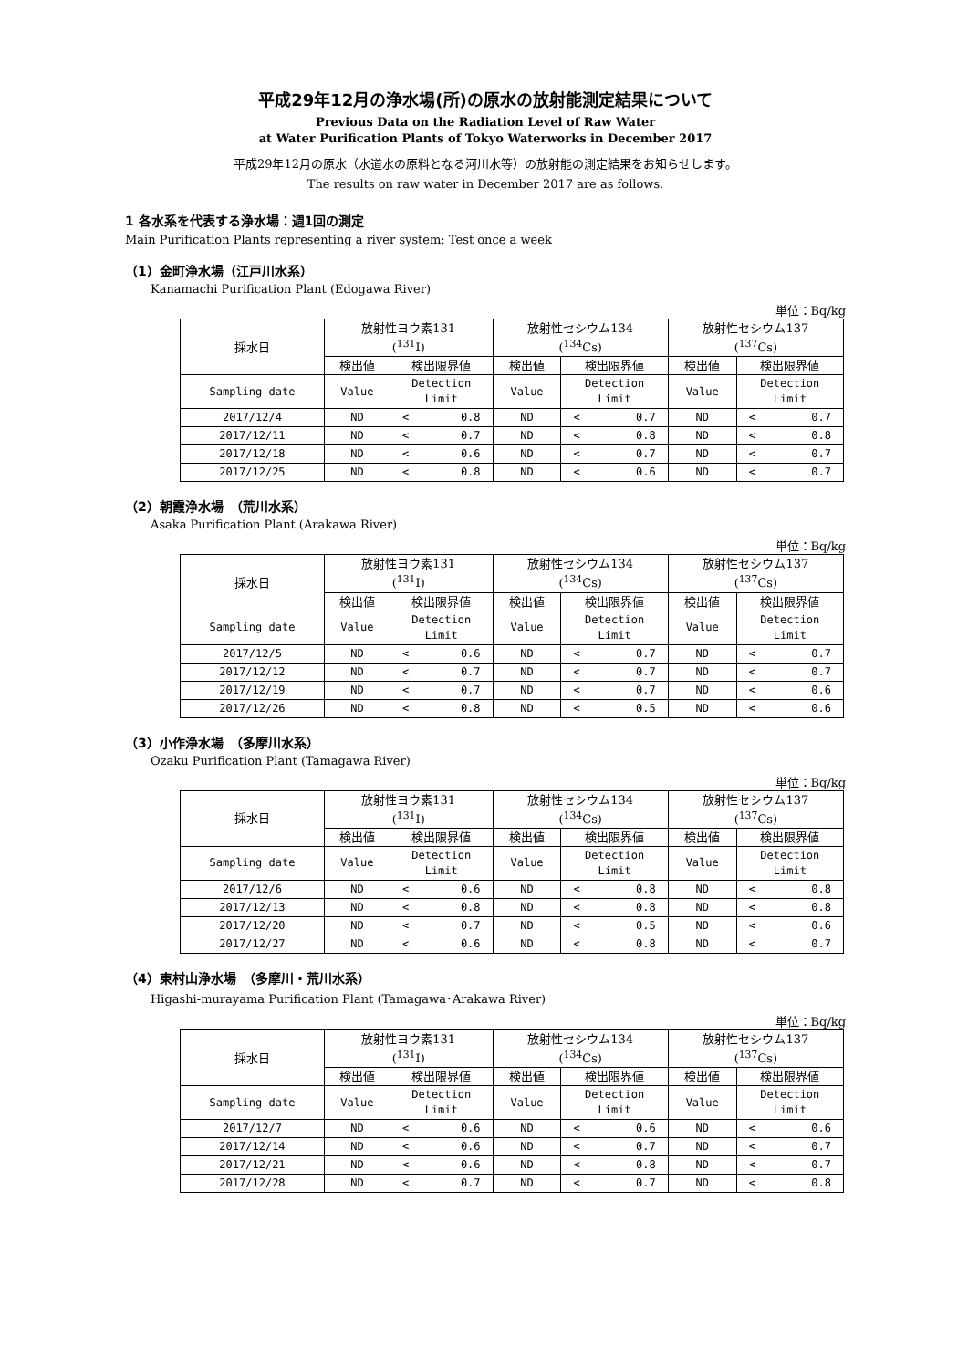平成29年12月の浄水場(所)の原水の放射能測定結果について
Previous Data on the Radiation Level of Raw Water
at Water Purification Plants of Tokyo Waterworks in December 2017
平成29年12月の原水（水道水の原料となる河川水等）の放射能の測定結果をお知らせします。
The results on raw water in December 2017 are as follows.
1 各水系を代表する浄水場：週1回の測定
Main Purification Plants representing a river system: Test once a week
（1）金町浄水場（江戸川水系）
Kanamachi Purification Plant (Edogawa River)
単位：Bq/kg
| 採水日 | 放射性ヨウ素131 (<sup>131</sup>I) | | 放射性セシウム134 (<sup>134</sup>Cs) | | 放射性セシウム137 (<sup>137</sup>Cs) | |
| --- | --- | --- | --- | --- | --- | --- |
| | 検出値 | 検出限界値 | 検出値 | 検出限界値 | 検出値 | 検出限界値 |
| Sampling date | Value | Detection Limit | Value | Detection Limit | Value | Detection Limit |
| 2017/12/4 | ND | < 0.8 | ND | < 0.7 | ND | < 0.7 |
| 2017/12/11 | ND | < 0.7 | ND | < 0.8 | ND | < 0.8 |
| 2017/12/18 | ND | < 0.6 | ND | < 0.7 | ND | < 0.7 |
| 2017/12/25 | ND | < 0.8 | ND | < 0.6 | ND | < 0.7 |
（2）朝霞浄水場　（荒川水系）
Asaka Purification Plant (Arakawa River)
単位：Bq/kg
| 採水日 | 放射性ヨウ素131 (<sup>131</sup>I) | | 放射性セシウム134 (<sup>134</sup>Cs) | | 放射性セシウム137 (<sup>137</sup>Cs) | |
| --- | --- | --- | --- | --- | --- | --- |
| | 検出値 | 検出限界値 | 検出値 | 検出限界値 | 検出値 | 検出限界値 |
| Sampling date | Value | Detection Limit | Value | Detection Limit | Value | Detection Limit |
| 2017/12/5 | ND | < 0.6 | ND | < 0.7 | ND | < 0.7 |
| 2017/12/12 | ND | < 0.7 | ND | < 0.7 | ND | < 0.7 |
| 2017/12/19 | ND | < 0.7 | ND | < 0.7 | ND | < 0.6 |
| 2017/12/26 | ND | < 0.8 | ND | < 0.5 | ND | < 0.6 |
（3）小作浄水場　（多摩川水系）
Ozaku Purification Plant (Tamagawa River)
単位：Bq/kg
| 採水日 | 放射性ヨウ素131 (<sup>131</sup>I) | | 放射性セシウム134 (<sup>134</sup>Cs) | | 放射性セシウム137 (<sup>137</sup>Cs) | |
| --- | --- | --- | --- | --- | --- | --- |
| | 検出値 | 検出限界値 | 検出値 | 検出限界値 | 検出値 | 検出限界値 |
| Sampling date | Value | Detection Limit | Value | Detection Limit | Value | Detection Limit |
| 2017/12/6 | ND | < 0.6 | ND | < 0.8 | ND | < 0.8 |
| 2017/12/13 | ND | < 0.8 | ND | < 0.8 | ND | < 0.8 |
| 2017/12/20 | ND | < 0.7 | ND | < 0.5 | ND | < 0.6 |
| 2017/12/27 | ND | < 0.6 | ND | < 0.8 | ND | < 0.7 |
（4）東村山浄水場　（多摩川・荒川水系）
Higashi-murayama Purification Plant (Tamagawa･Arakawa River)
単位：Bq/kg
| 採水日 | 放射性ヨウ素131 (<sup>131</sup>I) | | 放射性セシウム134 (<sup>134</sup>Cs) | | 放射性セシウム137 (<sup>137</sup>Cs) | |
| --- | --- | --- | --- | --- | --- | --- |
| | 検出値 | 検出限界値 | 検出値 | 検出限界値 | 検出値 | 検出限界値 |
| Sampling date | Value | Detection Limit | Value | Detection Limit | Value | Detection Limit |
| 2017/12/7 | ND | < 0.6 | ND | < 0.6 | ND | < 0.6 |
| 2017/12/14 | ND | < 0.6 | ND | < 0.7 | ND | < 0.7 |
| 2017/12/21 | ND | < 0.6 | ND | < 0.8 | ND | < 0.7 |
| 2017/12/28 | ND | < 0.7 | ND | < 0.7 | ND | < 0.8 |